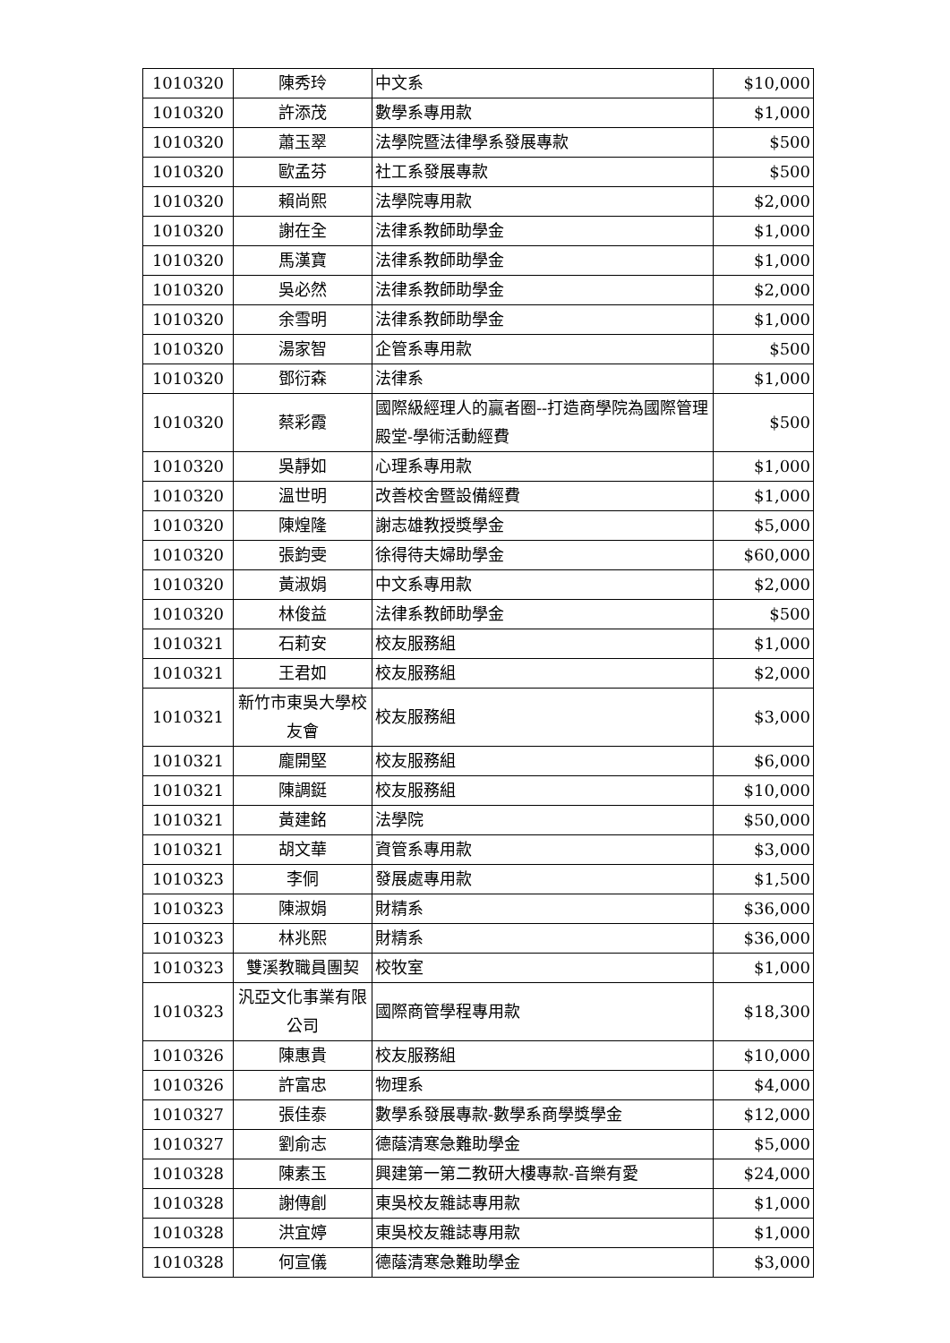| 1010320 | 陳秀玲 | 中文系 | $10,000 |
| 1010320 | 許添茂 | 數學系專用款 | $1,000 |
| 1010320 | 蕭玉翠 | 法學院暨法律學系發展專款 | $500 |
| 1010320 | 歐孟芬 | 社工系發展專款 | $500 |
| 1010320 | 賴尚熙 | 法學院專用款 | $2,000 |
| 1010320 | 謝在全 | 法律系教師助學金 | $1,000 |
| 1010320 | 馬漢寶 | 法律系教師助學金 | $1,000 |
| 1010320 | 吳必然 | 法律系教師助學金 | $2,000 |
| 1010320 | 余雪明 | 法律系教師助學金 | $1,000 |
| 1010320 | 湯家智 | 企管系專用款 | $500 |
| 1010320 | 鄧衍森 | 法律系 | $1,000 |
| 1010320 | 蔡彩霞 | 國際級經理人的贏者圈--打造商學院為國際管理殿堂-學術活動經費 | $500 |
| 1010320 | 吳靜如 | 心理系專用款 | $1,000 |
| 1010320 | 溫世明 | 改善校舍暨設備經費 | $1,000 |
| 1010320 | 陳煌隆 | 謝志雄教授獎學金 | $5,000 |
| 1010320 | 張鈞雯 | 徐得待夫婦助學金 | $60,000 |
| 1010320 | 黃淑娟 | 中文系專用款 | $2,000 |
| 1010320 | 林俊益 | 法律系教師助學金 | $500 |
| 1010321 | 石莉安 | 校友服務組 | $1,000 |
| 1010321 | 王君如 | 校友服務組 | $2,000 |
| 1010321 | 新竹市東吳大學校友會 | 校友服務組 | $3,000 |
| 1010321 | 龐開堅 | 校友服務組 | $6,000 |
| 1010321 | 陳調鋌 | 校友服務組 | $10,000 |
| 1010321 | 黃建銘 | 法學院 | $50,000 |
| 1010321 | 胡文華 | 資管系專用款 | $3,000 |
| 1010323 | 李侗 | 發展處專用款 | $1,500 |
| 1010323 | 陳淑娟 | 財精系 | $36,000 |
| 1010323 | 林兆熙 | 財精系 | $36,000 |
| 1010323 | 雙溪教職員團契 | 校牧室 | $1,000 |
| 1010323 | 汎亞文化事業有限公司 | 國際商管學程專用款 | $18,300 |
| 1010326 | 陳惠貴 | 校友服務組 | $10,000 |
| 1010326 | 許富忠 | 物理系 | $4,000 |
| 1010327 | 張佳泰 | 數學系發展專款-數學系商學獎學金 | $12,000 |
| 1010327 | 劉俞志 | 德蔭清寒急難助學金 | $5,000 |
| 1010328 | 陳素玉 | 興建第一第二教研大樓專款-音樂有愛 | $24,000 |
| 1010328 | 謝傳創 | 東吳校友雜誌專用款 | $1,000 |
| 1010328 | 洪宜婷 | 東吳校友雜誌專用款 | $1,000 |
| 1010328 | 何宣儀 | 德蔭清寒急難助學金 | $3,000 |